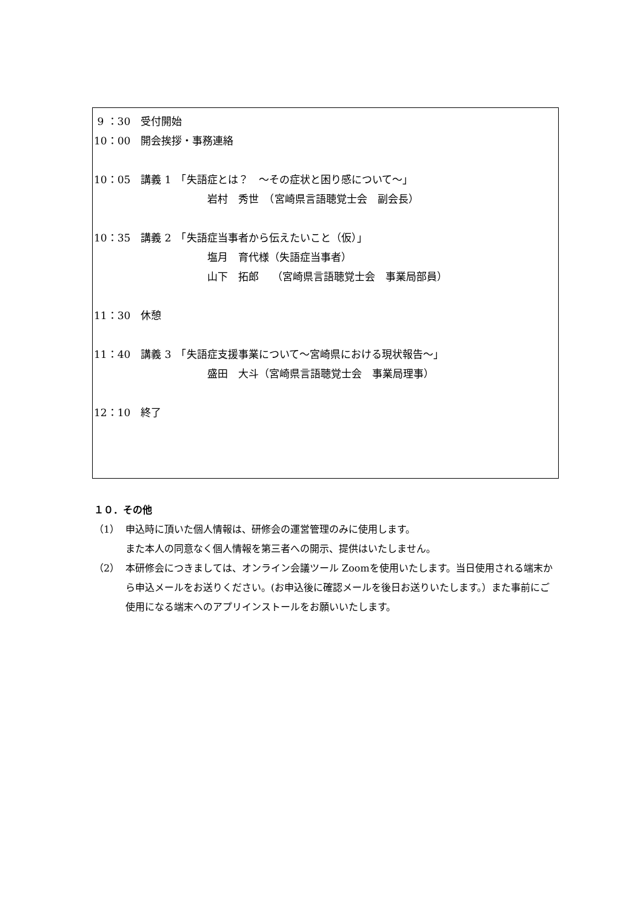9 ：30　受付開始
10：00　開会挨拶・事務連絡
10：05　講義 1　「失語症とは？　～その症状と困り感について～」
　　　　　　　　　　　岩村　秀世　（宮崎県言語聴覚士会　副会長）
10：35　講義 2　「失語症当事者から伝えたいこと（仮）」
　　　　　　　　　　　塩月　育代様（失語症当事者）
　　　　　　　　　　　山下　拓郎　 （宮崎県言語聴覚士会　事業局部員）
11：30　休憩
11：40　講義 3　「失語症支援事業について～宮崎県における現状報告～」
　　　　　　　　　　　盛田　大斗（宮崎県言語聴覚士会　事業局理事）
12：10　終了
１０．その他
（1） 申込時に頂いた個人情報は、研修会の運営管理のみに使用します。
また本人の同意なく個人情報を第三者への開示、提供はいたしません。
（2） 本研修会につきましては、オンライン会議ツール Zoomを使用いたします。当日使用される端末から申込メールをお送りください。(お申込後に確認メールを後日お送りいたします。）また事前にご使用になる端末へのアプリインストールをお願いいたします。